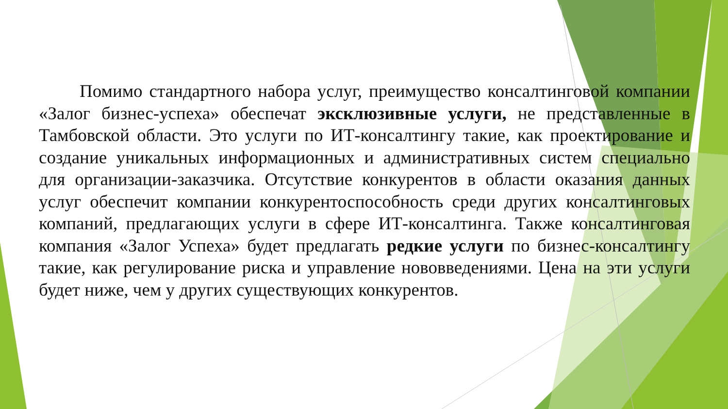Помимо стандартного набора услуг, преимущество консалтинговой компании «Залог бизнес-успеха» обеспечат эксклюзивные услуги, не представленные в Тамбовской области. Это услуги по ИТ-консалтингу такие, как проектирование и создание уникальных информационных и административных систем специально для организации-заказчика. Отсутствие конкурентов в области оказания данных услуг обеспечит компании конкурентоспособность среди других консалтинговых компаний, предлагающих услуги в сфере ИТ-консалтинга. Также консалтинговая компания «Залог Успеха» будет предлагать редкие услуги по бизнес-консалтингу такие, как регулирование риска и управление нововведениями. Цена на эти услуги будет ниже, чем у других существующих конкурентов.